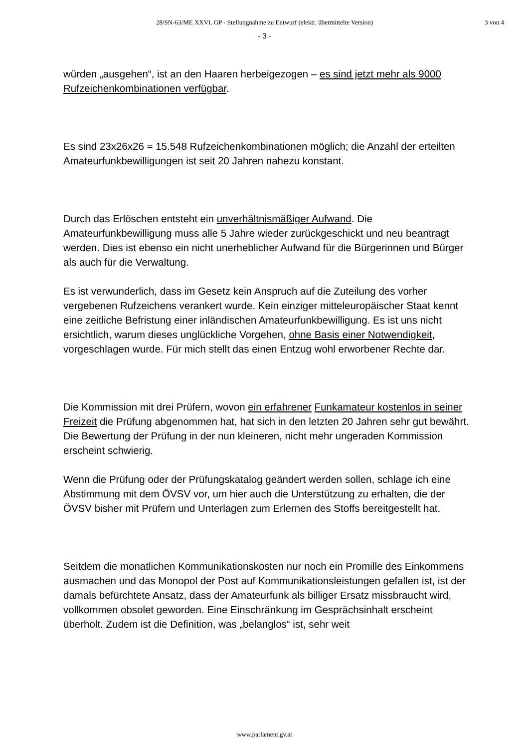28/SN-63/ME XXVI. GP - Stellungnahme zu Entwurf (elektr. übermittelte Version)
3 von 4
- 3 -
würden „ausgehen“, ist an den Haaren herbeigezogen – es sind jetzt mehr als 9000 Rufzeichenkombinationen verfügbar.
Es sind 23x26x26 = 15.548 Rufzeichenkombinationen möglich; die Anzahl der erteilten Amateurfunkbewilligungen ist seit 20 Jahren nahezu konstant.
Durch das Erlöschen entsteht ein unverhältnismäßiger Aufwand. Die Amateurfunkbewilligung muss alle 5 Jahre wieder zurückgeschickt und neu beantragt werden. Dies ist ebenso ein nicht unerheblicher Aufwand für die Bürgerinnen und Bürger als auch für die Verwaltung.
Es ist verwunderlich, dass im Gesetz kein Anspruch auf die Zuteilung des vorher vergebenen Rufzeichens verankert wurde. Kein einziger mitteleuropäischer Staat kennt eine zeitliche Befristung einer inländischen Amateurfunkbewilligung. Es ist uns nicht ersichtlich, warum dieses unglückliche Vorgehen, ohne Basis einer Notwendigkeit, vorgeschlagen wurde. Für mich stellt das einen Entzug wohl erworbener Rechte dar.
Die Kommission mit drei Prüfern, wovon ein erfahrener Funkamateur kostenlos in seiner Freizeit die Prüfung abgenommen hat, hat sich in den letzten 20 Jahren sehr gut bewährt. Die Bewertung der Prüfung in der nun kleineren, nicht mehr ungeraden Kommission erscheint schwierig.
Wenn die Prüfung oder der Prüfungskatalog geändert werden sollen, schlage ich eine Abstimmung mit dem ÖVSV vor, um hier auch die Unterstützung zu erhalten, die der ÖVSV bisher mit Prüfern und Unterlagen zum Erlernen des Stoffs bereitgestellt hat.
Seitdem die monatlichen Kommunikationskosten nur noch ein Promille des Einkommens ausmachen und das Monopol der Post auf Kommunikationsleistungen gefallen ist, ist der damals befürchtete Ansatz, dass der Amateurfunk als billiger Ersatz missbraucht wird, vollkommen obsolet geworden. Eine Einschränkung im Gesprächsinhalt erscheint überholt. Zudem ist die Definition, was „belanglos“ ist, sehr weit
www.parlament.gv.at